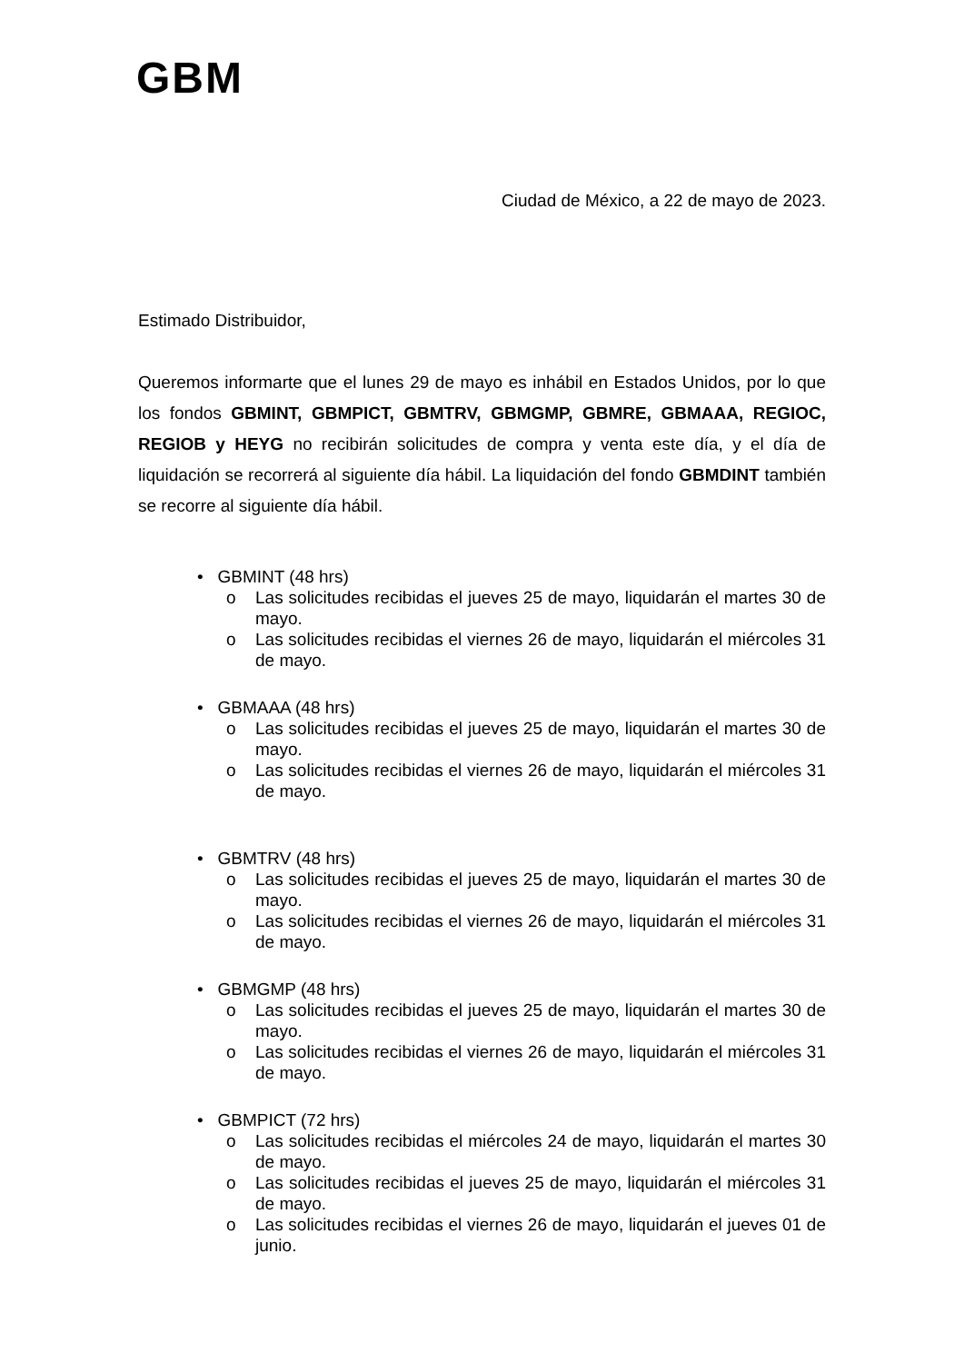GBM
Ciudad de México, a 22 de mayo de 2023.
Estimado Distribuidor,
Queremos informarte que el lunes 29 de mayo es inhábil en Estados Unidos, por lo que los fondos GBMINT, GBMPICT, GBMTRV, GBMGMP, GBMRE, GBMAAA, REGIOC, REGIOB y HEYG no recibirán solicitudes de compra y venta este día, y el día de liquidación se recorrerá al siguiente día hábil. La liquidación del fondo GBMDINT también se recorre al siguiente día hábil.
• GBMINT (48 hrs)
o Las solicitudes recibidas el jueves 25 de mayo, liquidarán el martes 30 de mayo.
o Las solicitudes recibidas el viernes 26 de mayo, liquidarán el miércoles 31 de mayo.
• GBMAAA (48 hrs)
o Las solicitudes recibidas el jueves 25 de mayo, liquidarán el martes 30 de mayo.
o Las solicitudes recibidas el viernes 26 de mayo, liquidarán el miércoles 31 de mayo.
• GBMTRV (48 hrs)
o Las solicitudes recibidas el jueves 25 de mayo, liquidarán el martes 30 de mayo.
o Las solicitudes recibidas el viernes 26 de mayo, liquidarán el miércoles 31 de mayo.
• GBMGMP (48 hrs)
o Las solicitudes recibidas el jueves 25 de mayo, liquidarán el martes 30 de mayo.
o Las solicitudes recibidas el viernes 26 de mayo, liquidarán el miércoles 31 de mayo.
• GBMPICT (72 hrs)
o Las solicitudes recibidas el miércoles 24 de mayo, liquidarán el martes 30 de mayo.
o Las solicitudes recibidas el jueves 25 de mayo, liquidarán el miércoles 31 de mayo.
o Las solicitudes recibidas el viernes 26 de mayo, liquidarán el jueves 01 de junio.